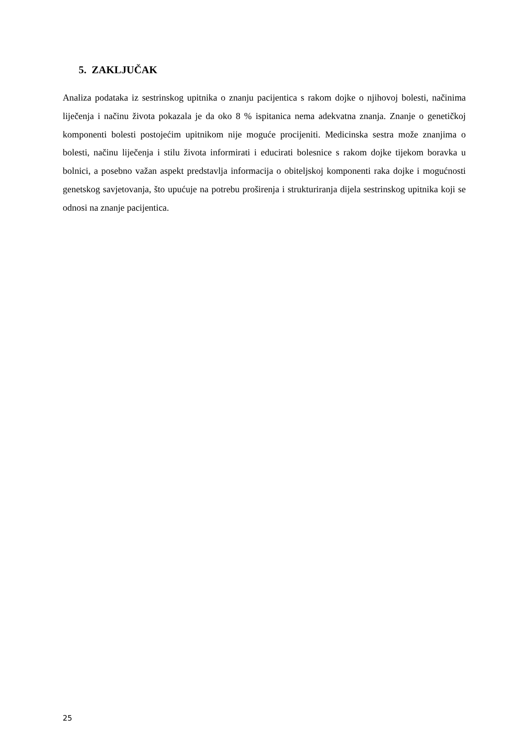5. ZAKLJUČAK
Analiza podataka iz sestrinskog upitnika o znanju pacijentica s rakom dojke o njihovoj bolesti, načinima liječenja i načinu života pokazala je da oko 8 % ispitanica nema adekvatna znanja. Znanje o genetičkoj komponenti bolesti postojećim upitnikom nije moguće procijeniti. Medicinska sestra može znanjima o bolesti, načinu liječenja i stilu života informirati i educirati bolesnice s rakom dojke tijekom boravka u bolnici, a posebno važan aspekt predstavlja informacija o obiteljskoj komponenti raka dojke i mogućnosti genetskog savjetovanja, što upućuje na potrebu proširenja i strukturiranja dijela sestrinskog upitnika koji se odnosi na znanje pacijentica.
25